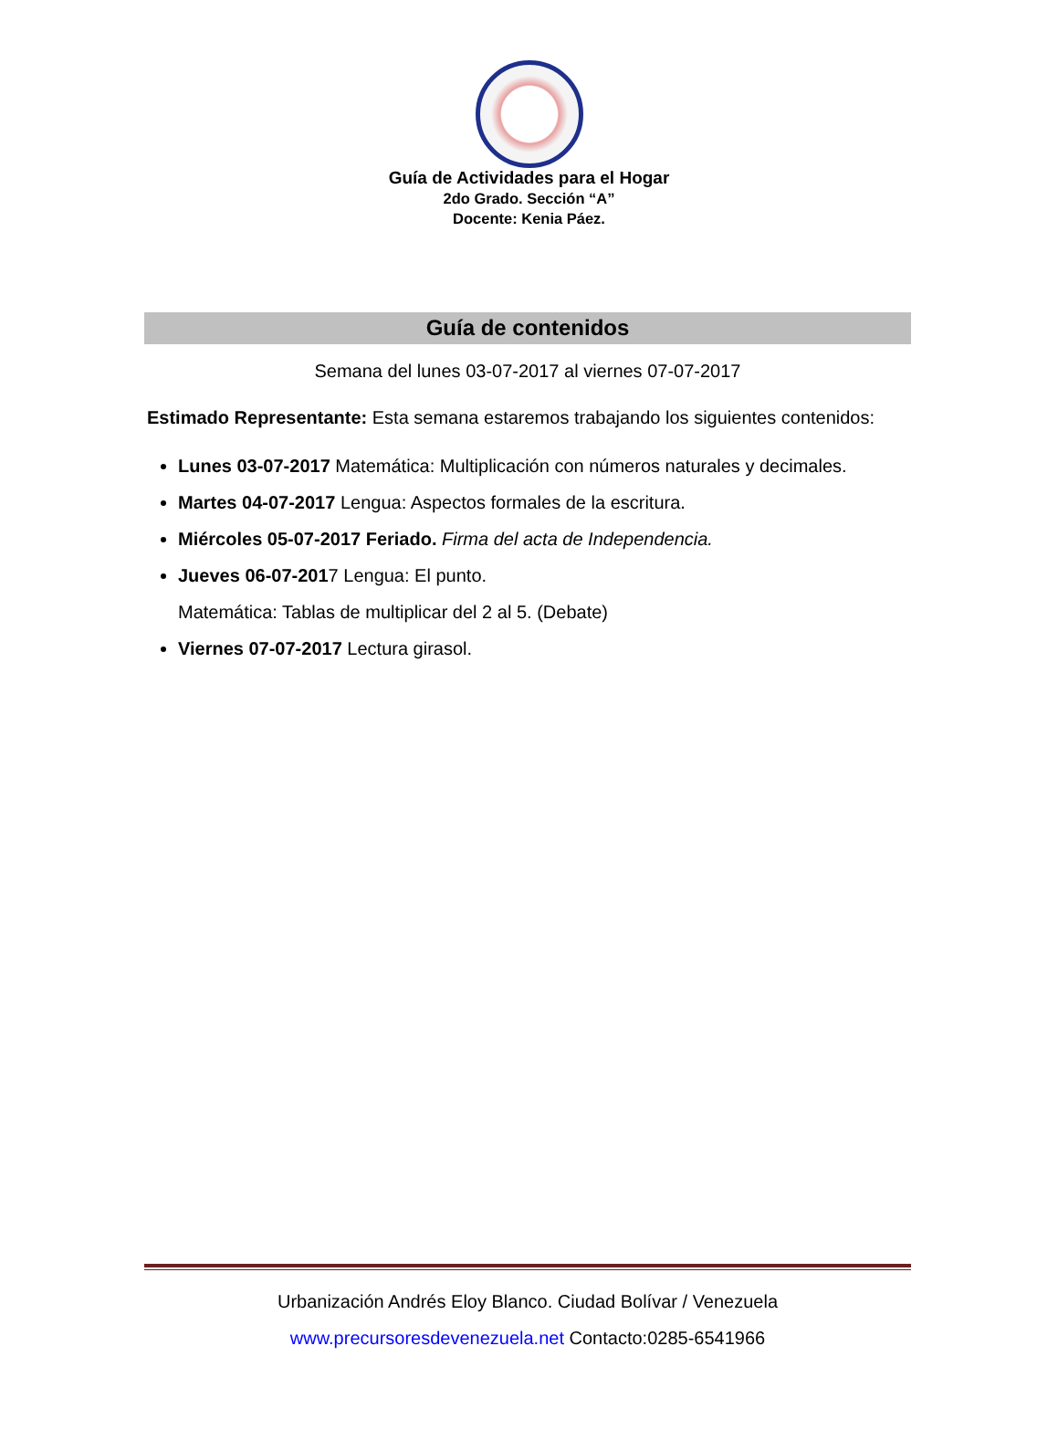Guía de Actividades para el Hogar
2do Grado. Sección “A”
Docente: Kenia Páez.
Guía de contenidos
Semana del lunes 03-07-2017 al viernes 07-07-2017
Estimado Representante: Esta semana estaremos trabajando los siguientes contenidos:
Lunes 03-07-2017 Matemática: Multiplicación con números naturales y decimales.
Martes 04-07-2017 Lengua: Aspectos formales de la escritura.
Miércoles 05-07-2017 Feriado. Firma del acta de Independencia.
Jueves 06-07-2017 Lengua: El punto.
Matemática: Tablas de multiplicar del 2 al 5. (Debate)
Viernes 07-07-2017 Lectura girasol.
Urbanización Andrés Eloy Blanco. Ciudad Bolívar / Venezuela
www.precursoresdevenezuela.net Contacto:0285-6541966